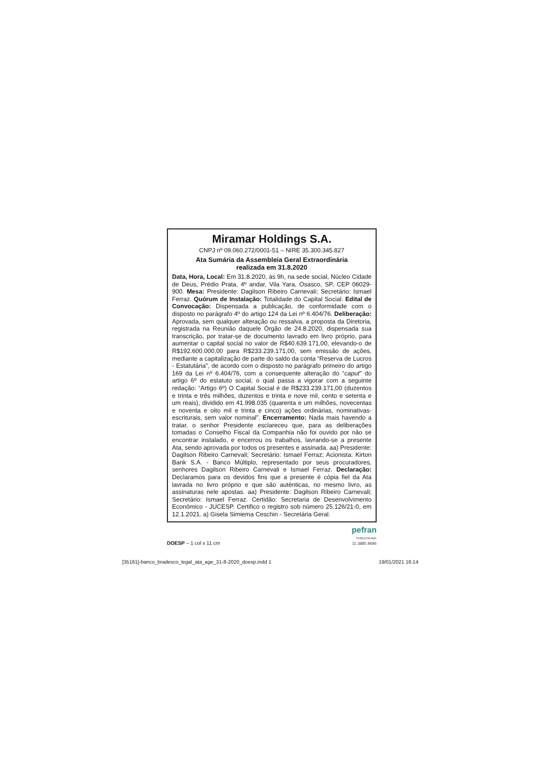Miramar Holdings S.A.
CNPJ nº 09.060.272/0001-51 – NIRE 35.300.345.827
Ata Sumária da Assembleia Geral Extraordinária
realizada em 31.8.2020
Data, Hora, Local: Em 31.8.2020, às 9h, na sede social, Núcleo Cidade de Deus, Prédio Prata, 4º andar, Vila Yara, Osasco, SP, CEP 06029-900. Mesa: Presidente: Dagilson Ribeiro Carnevali; Secretário: Ismael Ferraz. Quórum de Instalação: Totalidade do Capital Social. Edital de Convocação: Dispensada a publicação, de conformidade com o disposto no parágrafo 4º do artigo 124 da Lei nº 6.404/76. Deliberação: Aprovada, sem qualquer alteração ou ressalva, a proposta da Diretoria, registrada na Reunião daquele Órgão de 24.8.2020, dispensada sua transcrição, por tratar-se de documento lavrado em livro próprio, para aumentar o capital social no valor de R$40.639.171,00, elevando-o de R$192.600.000,00 para R$233.239.171,00, sem emissão de ações, mediante a capitalização de parte do saldo da conta “Reserva de Lucros - Estatutária”, de acordo com o disposto no parágrafo primeiro do artigo 169 da Lei nº 6.404/76, com a consequente alteração do “caput” do artigo 6º do estatuto social, o qual passa a vigorar com a seguinte redação: “Artigo 6º) O Capital Social é de R$233.239.171,00 (duzentos e trinta e três milhões, duzentos e trinta e nove mil, cento e setenta e um reais), dividido em 41.998.035 (quarenta e um milhões, novecentas e noventa e oito mil e trinta e cinco) ações ordinárias, nominativas-escriturais, sem valor nominal”. Encerramento: Nada mais havendo a tratar, o senhor Presidente esclareceu que, para as deliberações tomadas o Conselho Fiscal da Companhia não foi ouvido por não se encontrar instalado, e encerrou os trabalhos, lavrando-se a presente Ata, sendo aprovada por todos os presentes e assinada. aa) Presidente: Dagilson Ribeiro Carnevali; Secretário: Ismael Ferraz; Acionista: Kirton Bank S.A. - Banco Múltiplo, representado por seus procuradores, senhores Dagilson Ribeiro Carnevali e Ismael Ferraz. Declaração: Declaramos para os devidos fins que a presente é cópia fiel da Ata lavrada no livro próprio e que são autênticas, no mesmo livro, as assinaturas nele apostas. aa) Presidente: Dagilson Ribeiro Carnevali; Secretário: Ismael Ferraz. Certidão: Secretaria de Desenvolvimento Econômico - JUCESP. Certifico o registro sob número 25.126/21-0, em 12.1.2021. a) Gisela Simiema Ceschin - Secretária Geral.
DOESP – 1 col x 11 cm
pefran
PUBLICIDADE
11 3885.9696
[35161]-banco_bradesco_legal_ata_age_31-8-2020_doesp.indd 1 19/01/2021 16:14